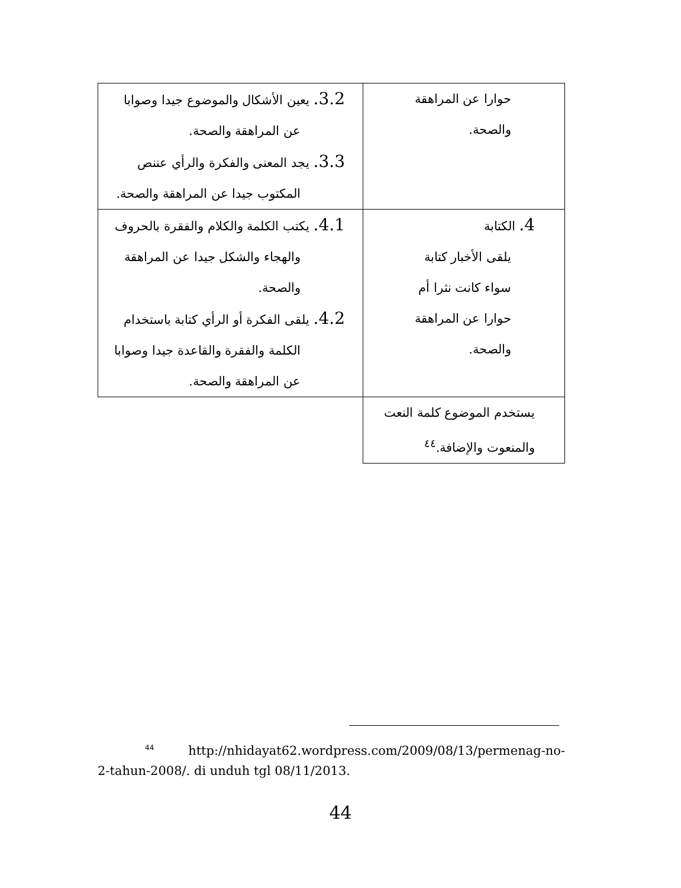| حوارا عن المراهقة والصحة. | 3.2. يعين الأشكال والموضوع جيدا وصوابا عن المراهقة والصحة. 3.3. يجد المعنى والفكرة والرأي عننص المكتوب جيدا عن المراهقة والصحة. |
| 4. الكتابة يلقى الأخبار كتابة سواء كانت نثرا أم حوارا عن المراهقة والصحة. | 4.1. يكتب الكلمة والكلام والفقرة بالحروف والهجاء والشكل جيدا عن المراهقة والصحة. 4.2. يلقى الفكرة أو الرأي كتابة باستخدام الكلمة والفقرة والقاعدة جيدا وصوابا عن المراهقة والصحة. |
| يستخدم الموضوع كلمة النعت والمنعوت والإضافة.<sup>٤٤</sup> | |
<sup>44</sup> http://nhidayat62.wordpress.com/2009/08/13/permenag-no-2-tahun-2008/. di unduh tgl 08/11/2013.
44